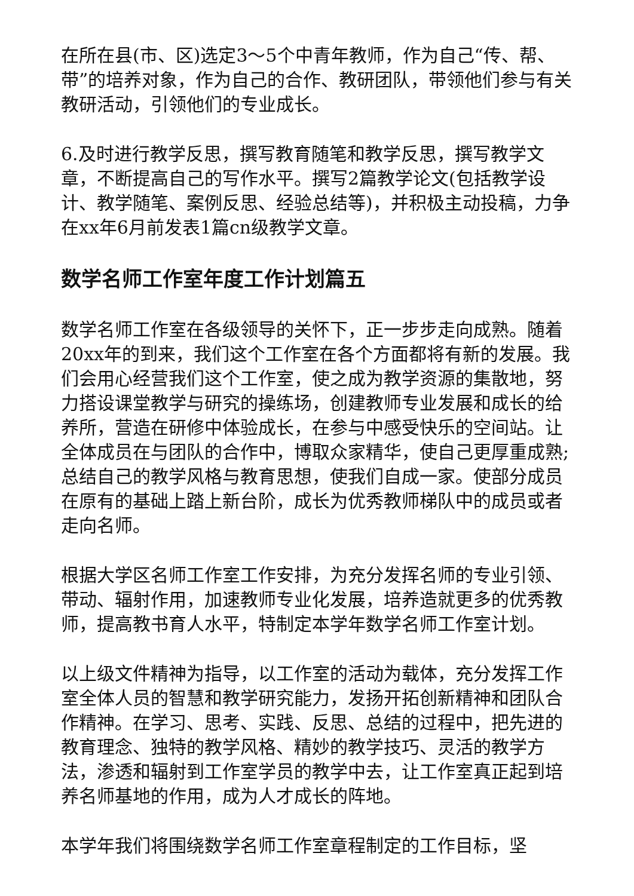在所在县(市、区)选定3～5个中青年教师，作为自己“传、帮、带”的培养对象，作为自己的合作、教研团队，带领他们参与有关教研活动，引领他们的专业成长。
6.及时进行教学反思，撰写教育随笔和教学反思，撰写教学文章，不断提高自己的写作水平。撰写2篇教学论文(包括教学设计、教学随笔、案例反思、经验总结等)，并积极主动投稿，力争在xx年6月前发表1篇cn级教学文章。
数学名师工作室年度工作计划篇五
数学名师工作室在各级领导的关怀下，正一步步走向成熟。随着20xx年的到来，我们这个工作室在各个方面都将有新的发展。我们会用心经营我们这个工作室，使之成为教学资源的集散地，努力搭设课堂教学与研究的操练场，创建教师专业发展和成长的给养所，营造在研修中体验成长，在参与中感受快乐的空间站。让全体成员在与团队的合作中，博取众家精华，使自己更厚重成熟;总结自己的教学风格与教育思想，使我们自成一家。使部分成员在原有的基础上踏上新台阶，成长为优秀教师梯队中的成员或者走向名师。
根据大学区名师工作室工作安排，为充分发挥名师的专业引领、带动、辐射作用，加速教师专业化发展，培养造就更多的优秀教师，提高教书育人水平，特制定本学年数学名师工作室计划。
以上级文件精神为指导，以工作室的活动为载体，充分发挥工作室全体人员的智慧和教学研究能力，发扬开拓创新精神和团队合作精神。在学习、思考、实践、反思、总结的过程中，把先进的教育理念、独特的教学风格、精妙的教学技巧、灵活的教学方法，渗透和辐射到工作室学员的教学中去，让工作室真正起到培养名师基地的作用，成为人才成长的阵地。
本学年我们将围绕数学名师工作室章程制定的工作目标，坚